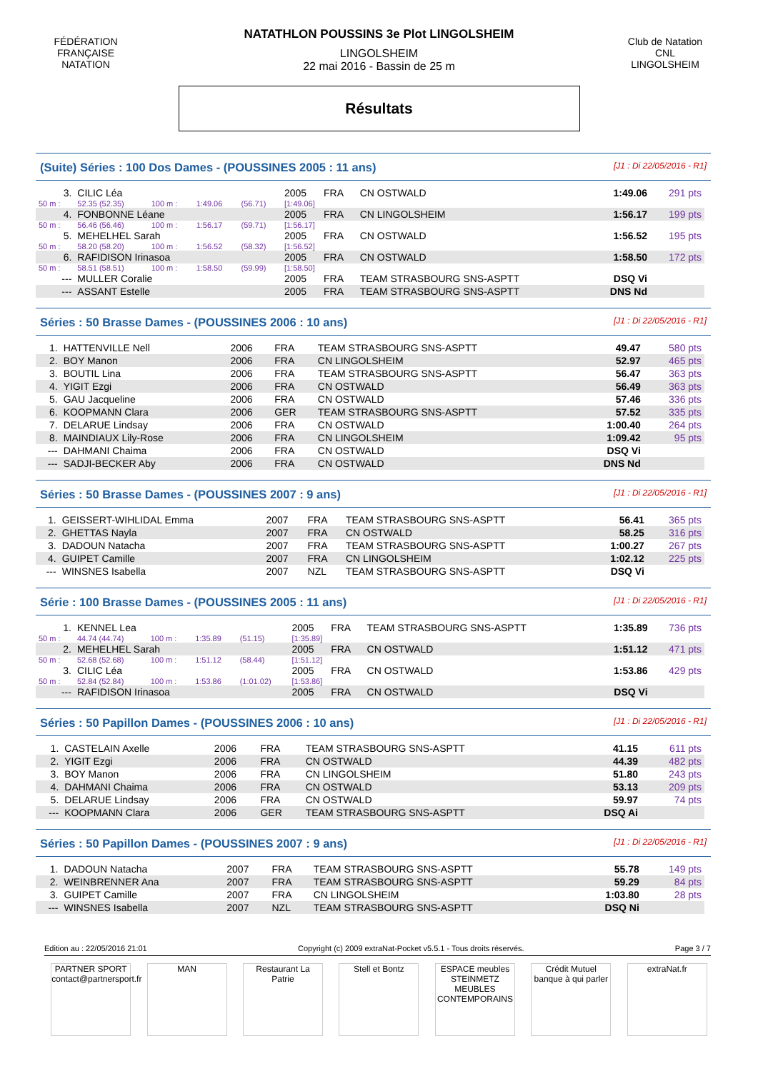FÉDÉRATION FRANÇAISE NATATION
Club de Natation CNL LINGOLSHEIM
NATATHLON POUSSINS 3e Plot LINGOLSHEIM
LINGOLSHEIM
22 mai 2016 - Bassin de 25 m
Résultats
(Suite) Séries : 100 Dos Dames - (POUSSINES 2005 : 11 ans) [J1 : Di 22/05/2016 - R1]
| 3. | CILIC Léa | | | | 2005 | FRA | CN OSTWALD | 1:49.06 | 291 pts |
| 50 m : | 52.35 (52.35) | 100 m : | 1:49.06 | (56.71) | [1:49.06] | | | | |
| 4. | FONBONNE Léane | | | | 2005 | FRA | CN LINGOLSHEIM | 1:56.17 | 199 pts |
| 50 m : | 56.46 (56.46) | 100 m : | 1:56.17 | (59.71) | [1:56.17] | | | | |
| 5. | MEHELHEL Sarah | | | | 2005 | FRA | CN OSTWALD | 1:56.52 | 195 pts |
| 50 m : | 58.20 (58.20) | 100 m : | 1:56.52 | (58.32) | [1:56.52] | | | | |
| 6. | RAFIDISON Irinasoa | | | | 2005 | FRA | CN OSTWALD | 1:58.50 | 172 pts |
| 50 m : | 58.51 (58.51) | 100 m : | 1:58.50 | (59.99) | [1:58.50] | | | | |
| --- | MULLER Coralie | | | | 2005 | FRA | TEAM STRASBOURG SNS-ASPTT | DSQ Vi | |
| --- | ASSANT Estelle | | | | 2005 | FRA | TEAM STRASBOURG SNS-ASPTT | DNS Nd | |
Séries : 50 Brasse Dames - (POUSSINES 2006 : 10 ans) [J1 : Di 22/05/2016 - R1]
| 1. | HATTENVILLE Nell | 2006 | FRA | TEAM STRASBOURG SNS-ASPTT | 49.47 | 580 pts |
| 2. | BOY Manon | 2006 | FRA | CN LINGOLSHEIM | 52.97 | 465 pts |
| 3. | BOUTIL Lina | 2006 | FRA | TEAM STRASBOURG SNS-ASPTT | 56.47 | 363 pts |
| 4. | YIGIT Ezgi | 2006 | FRA | CN OSTWALD | 56.49 | 363 pts |
| 5. | GAU Jacqueline | 2006 | FRA | CN OSTWALD | 57.46 | 336 pts |
| 6. | KOOPMANN Clara | 2006 | GER | TEAM STRASBOURG SNS-ASPTT | 57.52 | 335 pts |
| 7. | DELARUE Lindsay | 2006 | FRA | CN OSTWALD | 1:00.40 | 264 pts |
| 8. | MAINDIAUX Lily-Rose | 2006 | FRA | CN LINGOLSHEIM | 1:09.42 | 95 pts |
| --- | DAHMANI Chaima | 2006 | FRA | CN OSTWALD | DSQ Vi | |
| --- | SADJI-BECKER Aby | 2006 | FRA | CN OSTWALD | DNS Nd | |
Séries : 50 Brasse Dames - (POUSSINES 2007 : 9 ans) [J1 : Di 22/05/2016 - R1]
| 1. | GEISSERT-WIHLIDAL Emma | 2007 | FRA | TEAM STRASBOURG SNS-ASPTT | 56.41 | 365 pts |
| 2. | GHETTAS Nayla | 2007 | FRA | CN OSTWALD | 58.25 | 316 pts |
| 3. | DADOUN Natacha | 2007 | FRA | TEAM STRASBOURG SNS-ASPTT | 1:00.27 | 267 pts |
| 4. | GUIPET Camille | 2007 | FRA | CN LINGOLSHEIM | 1:02.12 | 225 pts |
| --- | WINSNES Isabella | 2007 | NZL | TEAM STRASBOURG SNS-ASPTT | DSQ Vi | |
Série : 100 Brasse Dames - (POUSSINES 2005 : 11 ans) [J1 : Di 22/05/2016 - R1]
| 1. | KENNEL Lea | | | | 2005 | FRA | TEAM STRASBOURG SNS-ASPTT | 1:35.89 | 736 pts |
| 50 m : | 44.74 (44.74) | 100 m : | 1:35.89 | (51.15) | [1:35.89] | | | | |
| 2. | MEHELHEL Sarah | | | | 2005 | FRA | CN OSTWALD | 1:51.12 | 471 pts |
| 50 m : | 52.68 (52.68) | 100 m : | 1:51.12 | (58.44) | [1:51.12] | | | | |
| 3. | CILIC Léa | | | | 2005 | FRA | CN OSTWALD | 1:53.86 | 429 pts |
| 50 m : | 52.84 (52.84) | 100 m : | 1:53.86 | (1:01.02) | [1:53.86] | | | | |
| --- | RAFIDISON Irinasoa | | | | 2005 | FRA | CN OSTWALD | DSQ Vi | |
Séries : 50 Papillon Dames - (POUSSINES 2006 : 10 ans) [J1 : Di 22/05/2016 - R1]
| 1. | CASTELAIN Axelle | 2006 | FRA | TEAM STRASBOURG SNS-ASPTT | 41.15 | 611 pts |
| 2. | YIGIT Ezgi | 2006 | FRA | CN OSTWALD | 44.39 | 482 pts |
| 3. | BOY Manon | 2006 | FRA | CN LINGOLSHEIM | 51.80 | 243 pts |
| 4. | DAHMANI Chaima | 2006 | FRA | CN OSTWALD | 53.13 | 209 pts |
| 5. | DELARUE Lindsay | 2006 | FRA | CN OSTWALD | 59.97 | 74 pts |
| --- | KOOPMANN Clara | 2006 | GER | TEAM STRASBOURG SNS-ASPTT | DSQ Ai | |
Séries : 50 Papillon Dames - (POUSSINES 2007 : 9 ans) [J1 : Di 22/05/2016 - R1]
| 1. | DADOUN Natacha | 2007 | FRA | TEAM STRASBOURG SNS-ASPTT | 55.78 | 149 pts |
| 2. | WEINBRENNER Ana | 2007 | FRA | TEAM STRASBOURG SNS-ASPTT | 59.29 | 84 pts |
| 3. | GUIPET Camille | 2007 | FRA | CN LINGOLSHEIM | 1:03.80 | 28 pts |
| --- | WINSNES Isabella | 2007 | NZL | TEAM STRASBOURG SNS-ASPTT | DSQ Ni | |
Edition au : 22/05/2016 21:01 Copyright (c) 2009 extraNat-Pocket v5.5.1 - Tous droits réservés. Page 3 / 7
PARTNER SPORT contact@partnersport.fr
MAN Restaurant La Patrie
Stell et Bontz ESPACE meubles STEINMETZ MEUBLES CONTEMPORAINS
Crédit Mutuel banque à qui parler
extraNat.fr